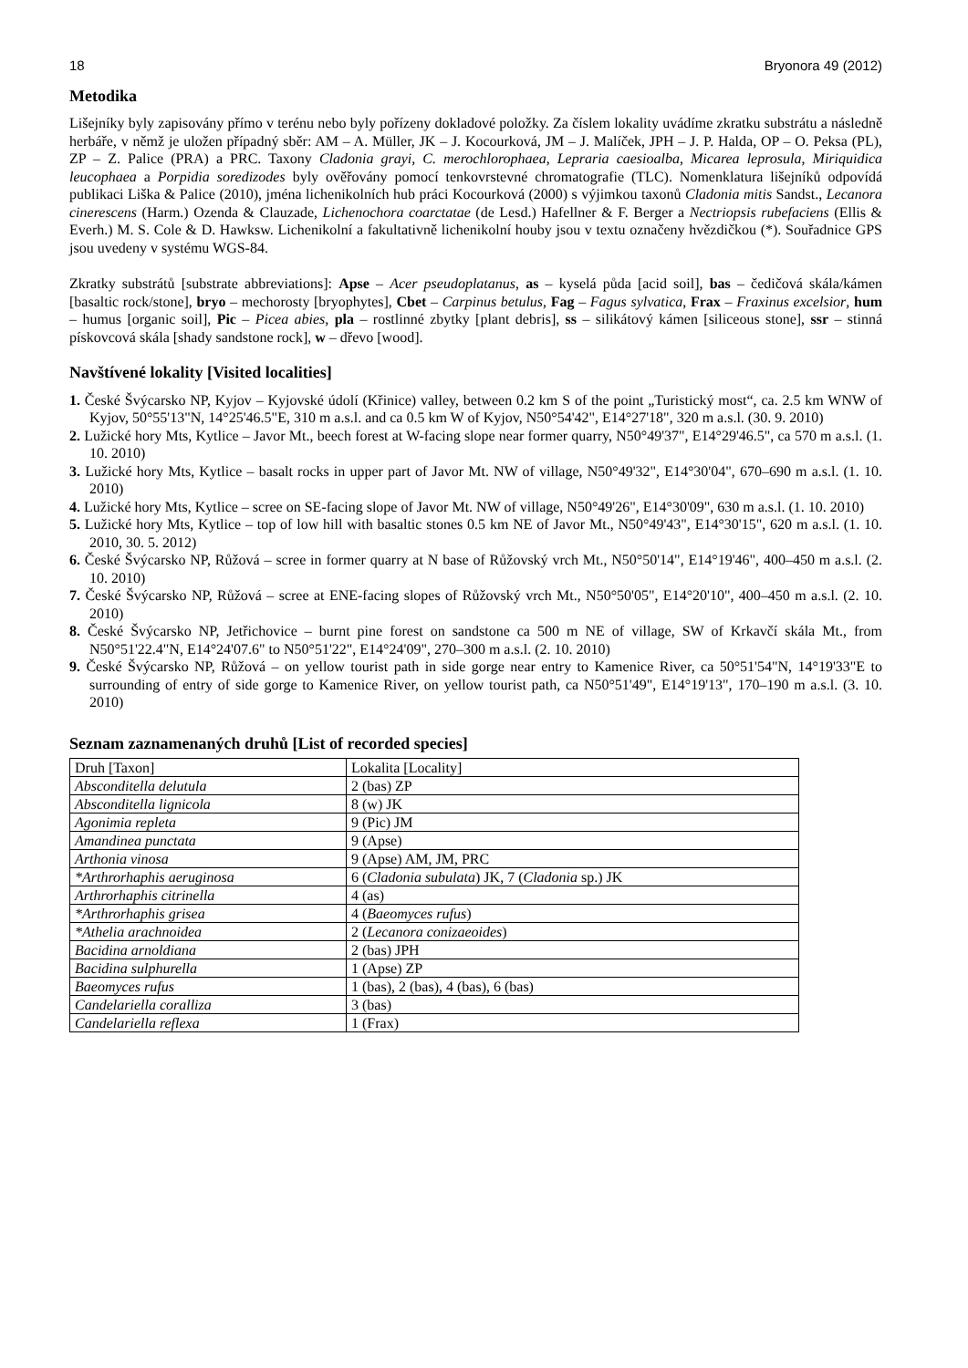18 Bryonora 49 (2012)
Metodika
Lišejníky byly zapisovány přímo v terénu nebo byly pořízeny dokladové položky. Za číslem lokality uvádíme zkratku substrátu a následně herbáře, v němž je uložen případný sběr: AM – A. Müller, JK – J. Kocourková, JM – J. Malíček, JPH – J. P. Halda, OP – O. Peksa (PL), ZP – Z. Palice (PRA) a PRC. Taxony Cladonia grayi, C. merochlorophaea, Lepraria caesioalba, Micarea leprosula, Miriquidica leucophaea a Porpidia soredizodes byly ověřovány pomocí tenkovrstevné chromatografie (TLC). Nomenklatura lišejníků odpovídá publikaci Liška & Palice (2010), jména lichenikolních hub práci Kocourková (2000) s výjimkou taxonů Cladonia mitis Sandst., Lecanora cinerescens (Harm.) Ozenda & Clauzade, Lichenochora coarctatae (de Lesd.) Hafellner & F. Berger a Nectriopsis rubefaciens (Ellis & Everh.) M. S. Cole & D. Hawksw. Lichenikolní a fakultativně lichenikolní houby jsou v textu označeny hvězdičkou (*). Souřadnice GPS jsou uvedeny v systému WGS-84.
Zkratky substrátů [substrate abbreviations]: Apse – Acer pseudoplatanus, as – kyselá půda [acid soil], bas – čedičová skála/kámen [basaltic rock/stone], bryo – mechorosty [bryophytes], Cbet – Carpinus betulus, Fag – Fagus sylvatica, Frax – Fraxinus excelsior, hum – humus [organic soil], Pic – Picea abies, pla – rostlinné zbytky [plant debris], ss – silikátový kámen [siliceous stone], ssr – stinná pískovcová skála [shady sandstone rock], w – dřevo [wood].
Navštívené lokality [Visited localities]
1. České Švýcarsko NP, Kyjov – Kyjovské údolí (Křinice) valley, between 0.2 km S of the point „Turistický most“, ca. 2.5 km WNW of Kyjov, 50°55'13"N, 14°25'46.5"E, 310 m a.s.l. and ca 0.5 km W of Kyjov, N50°54'42", E14°27'18", 320 m a.s.l. (30. 9. 2010)
2. Lužické hory Mts, Kytlice – Javor Mt., beech forest at W-facing slope near former quarry, N50°49'37", E14°29'46.5", ca 570 m a.s.l. (1. 10. 2010)
3. Lužické hory Mts, Kytlice – basalt rocks in upper part of Javor Mt. NW of village, N50°49'32", E14°30'04", 670–690 m a.s.l. (1. 10. 2010)
4. Lužické hory Mts, Kytlice – scree on SE-facing slope of Javor Mt. NW of village, N50°49'26", E14°30'09", 630 m a.s.l. (1. 10. 2010)
5. Lužické hory Mts, Kytlice – top of low hill with basaltic stones 0.5 km NE of Javor Mt., N50°49'43", E14°30'15", 620 m a.s.l. (1. 10. 2010, 30. 5. 2012)
6. České Švýcarsko NP, Růžová – scree in former quarry at N base of Růžovský vrch Mt., N50°50'14", E14°19'46", 400–450 m a.s.l. (2. 10. 2010)
7. České Švýcarsko NP, Růžová – scree at ENE-facing slopes of Růžovský vrch Mt., N50°50'05", E14°20'10", 400–450 m a.s.l. (2. 10. 2010)
8. České Švýcarsko NP, Jetřichovice – burnt pine forest on sandstone ca 500 m NE of village, SW of Krkavčí skála Mt., from N50°51'22.4"N, E14°24'07.6" to N50°51'22", E14°24'09", 270–300 m a.s.l. (2. 10. 2010)
9. České Švýcarsko NP, Růžová – on yellow tourist path in side gorge near entry to Kamenice River, ca 50°51'54"N, 14°19'33"E to surrounding of entry of side gorge to Kamenice River, on yellow tourist path, ca N50°51'49", E14°19'13", 170–190 m a.s.l. (3. 10. 2010)
Seznam zaznamenaných druhů [List of recorded species]
| Druh [Taxon] | Lokalita [Locality] |
| Absconditella delutula | 2 (bas) ZP |
| Absconditella lignicola | 8 (w) JK |
| Agonimia repleta | 9 (Pic) JM |
| Amandinea punctata | 9 (Apse) |
| Arthonia vinosa | 9 (Apse) AM, JM, PRC |
| *Arthrorhaphis aeruginosa | 6 ( Cladonia subulata ) JK, 7 ( Cladonia sp.) JK |
| Arthrorhaphis citrinella | 4 (as) |
| *Arthrorhaphis grisea | 4 ( Baeomyces rufus ) |
| *Athelia arachnoidea | 2 ( Lecanora conizaeoides ) |
| Bacidina arnoldiana | 2 (bas) JPH |
| Bacidina sulphurella | 1 (Apse) ZP |
| Baeomyces rufus | 1 (bas), 2 (bas), 4 (bas), 6 (bas) |
| Candelariella coralliza | 3 (bas) |
| Candelariella reflexa | 1 (Frax) |